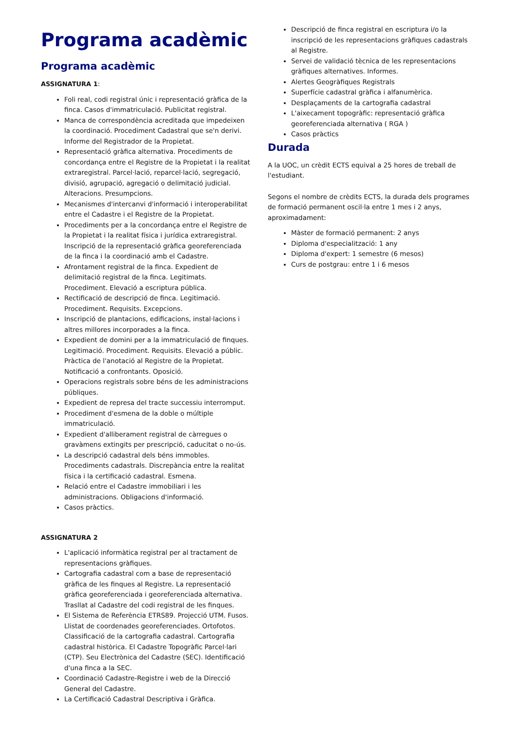Programa acadèmic
Programa acadèmic
ASSIGNATURA 1:
Foli real, codi registral únic i representació gràfica de la finca. Casos d'immatriculació. Publicitat registral.
Manca de correspondència acreditada que impedeixen la coordinació. Procediment Cadastral que se'n derivi. Informe del Registrador de la Propietat.
Representació gràfica alternativa. Procediments de concordança entre el Registre de la Propietat i la realitat extraregistral. Parcel·lació, reparcel·lació, segregació, divisió, agrupació, agregació o delimitació judicial. Alteracions. Presumpcions.
Mecanismes d'intercanvi d'informació i interoperabilitat entre el Cadastre i el Registre de la Propietat.
Procediments per a la concordança entre el Registre de la Propietat i la realitat física i jurídica extraregistral. Inscripció de la representació gràfica georeferenciada de la finca i la coordinació amb el Cadastre.
Afrontament registral de la finca. Expedient de delimitació registral de la finca. Legitimats. Procediment. Elevació a escriptura pública.
Rectificació de descripció de finca. Legitimació. Procediment. Requisits. Excepcions.
Inscripció de plantacions, edificacions, instal·lacions i altres millores incorporades a la finca.
Expedient de domini per a la immatriculació de finques. Legitimació. Procediment. Requisits. Elevació a públic. Pràctica de l'anotació al Registre de la Propietat. Notificació a confrontants. Oposició.
Operacions registrals sobre béns de les administracions públiques.
Expedient de represa del tracte successiu interromput.
Procediment d'esmena de la doble o múltiple immatriculació.
Expedient d'alliberament registral de càrregues o gravàmens extingits per prescripció, caducitat o no-ús.
La descripció cadastral dels béns immobles. Procediments cadastrals. Discrepància entre la realitat física i la certificació cadastral. Esmena.
Relació entre el Cadastre immobiliari i les administracions. Obligacions d'informació.
Casos pràctics.
ASSIGNATURA 2
L'aplicació informàtica registral per al tractament de representacions gràfiques.
Cartografia cadastral com a base de representació gràfica de les finques al Registre. La representació gràfica georeferenciada i georeferenciada alternativa. Trasllat al Cadastre del codi registral de les finques.
El Sistema de Referència ETRS89. Projecció UTM. Fusos. Llistat de coordenades georeferenciades. Ortofotos. Classificació de la cartografia cadastral. Cartografia cadastral històrica. El Cadastre Topogràfic Parcel·lari (CTP). Seu Electrònica del Cadastre (SEC). Identificació d'una finca a la SEC.
Coordinació Cadastre-Registre i web de la Direcció General del Cadastre.
La Certificació Cadastral Descriptiva i Gràfica.
Descripció de finca registral en escriptura i/o la inscripció de les representacions gràfiques cadastrals al Registre.
Servei de validació tècnica de les representacions gràfiques alternatives. Informes.
Alertes Geogràfiques Registrals
Superfície cadastral gràfica i alfanumèrica.
Desplaçaments de la cartografia cadastral
L'aixecament topogràfic: representació gràfica georeferenciada alternativa ( RGA )
Casos pràctics
Durada
A la UOC, un crèdit ECTS equival a 25 hores de treball de l'estudiant.
Segons el nombre de crèdits ECTS, la durada dels programes de formació permanent oscil·la entre 1 mes i 2 anys, aproximadament:
Màster de formació permanent: 2 anys
Diploma d'especialització: 1 any
Diploma d'expert: 1 semestre (6 mesos)
Curs de postgrau: entre 1 i 6 mesos